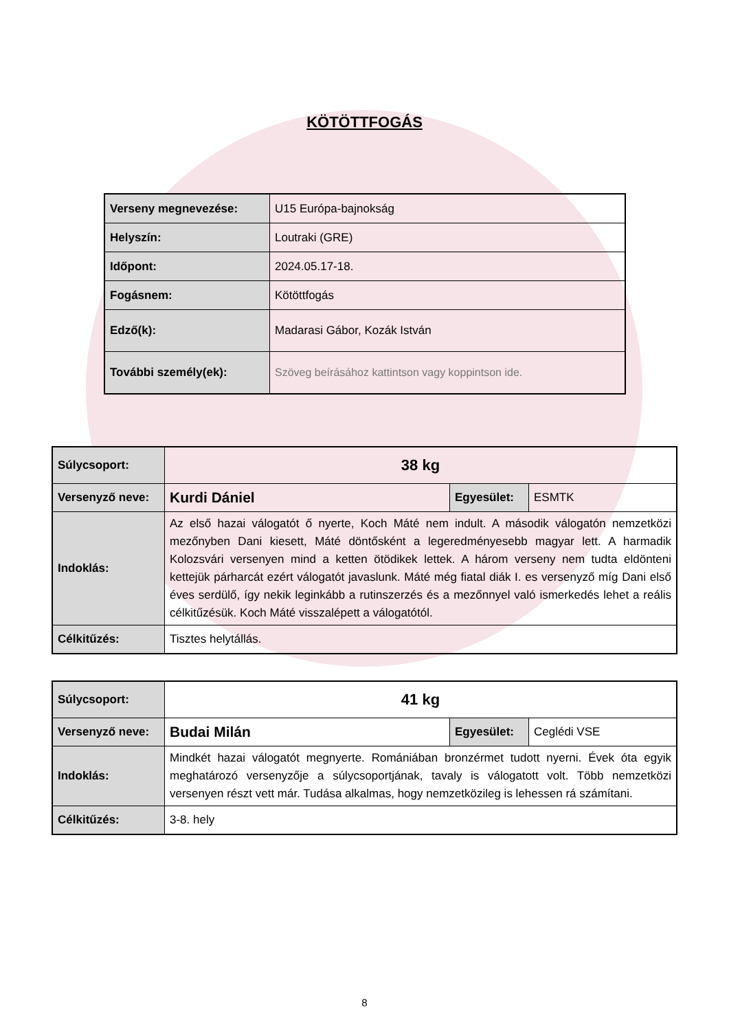KÖTÖTTFOGÁS
| Verseny megnevezése: | U15 Európa-bajnokság |
| Helyszín: | Loutraki (GRE) |
| Időpont: | 2024.05.17-18. |
| Fogásnem: | Kötöttfogás |
| Edző(k): | Madarasi Gábor, Kozák István |
| További személy(ek): | Szöveg beírásához kattintson vagy koppintson ide. |
| Súlycsoport: | 38 kg | | |
| Versenyző neve: | Kurdi Dániel | Egyesület: | ESMTK |
| Indoklás: | Az első hazai válogatót ő nyerte, Koch Máté nem indult. A második válogatón nemzetközi mezőnyben Dani kiesett, Máté döntősként a legeredményesebb magyar lett. A harmadik Kolozsvári versenyen mind a ketten ötödikek lettek. A három verseny nem tudta eldönteni kettejük párharcát ezért válogatót javaslunk. Máté még fiatal diák I. es versenyző míg Dani első éves serdülő, így nekik leginkább a rutinszerzés és a mezőnnyel való ismerkedés lehet a reális célkitűzésük. Koch Máté visszalépett a válogatótól. | | |
| Célkitűzés: | Tisztes helytállás. | | |
| Súlycsoport: | 41 kg | | |
| Versenyző neve: | Budai Milán | Egyesület: | Ceglédi VSE |
| Indoklás: | Mindkét hazai válogatót megnyerte. Romániában bronzérmet tudott nyerni. Évek óta egyik meghatározó versenyzője a súlycsoportjának, tavaly is válogatott volt. Több nemzetközi versenyen részt vett már. Tudása alkalmas, hogy nemzetközileg is lehessen rá számítani. | | |
| Célkitűzés: | 3-8. hely | | |
8